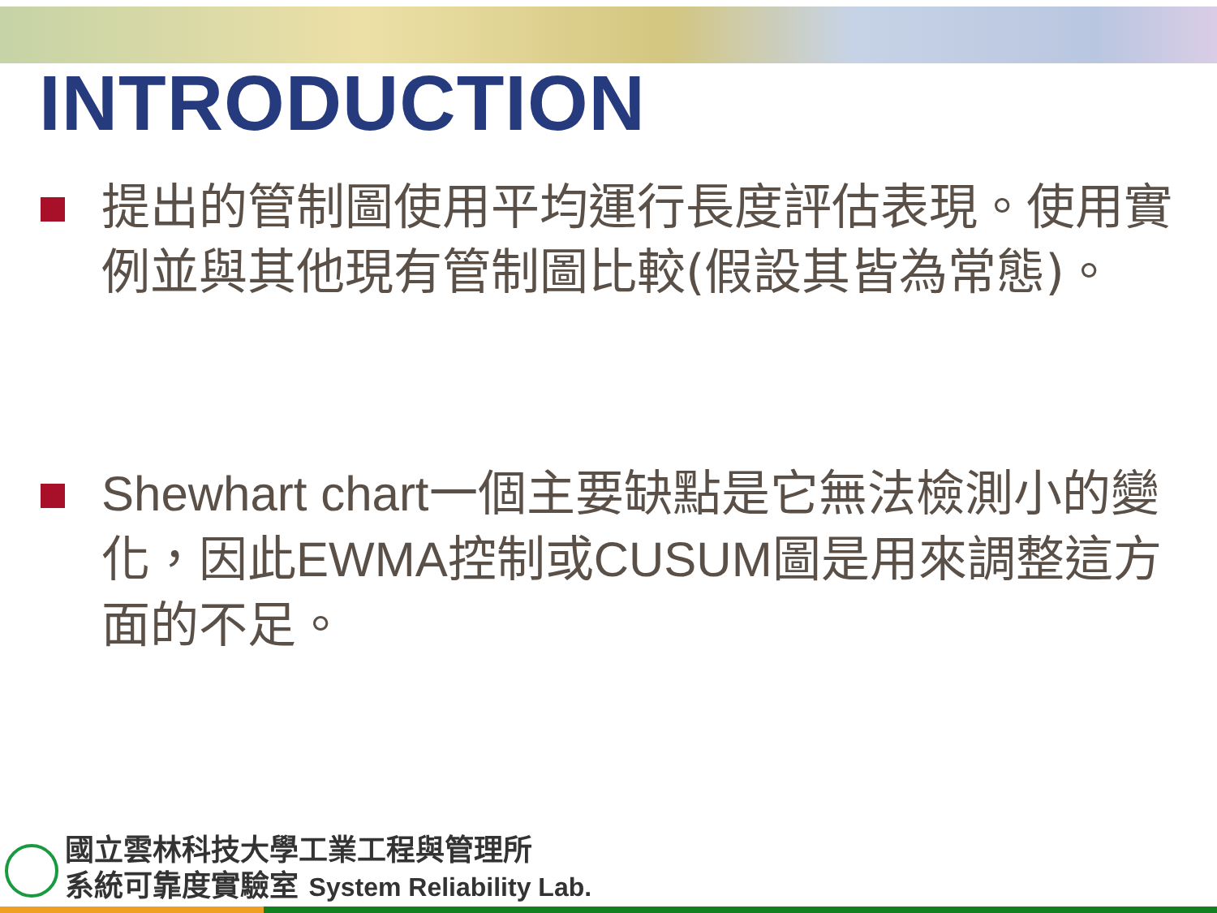INTRODUCTION
提出的管制圖使用平均運行長度評估表現。使用實例並與其他現有管制圖比較(假設其皆為常態)。
Shewhart chart一個主要缺點是它無法檢測小的變化，因此EWMA控制或CUSUM圖是用來調整這方面的不足。
國立雲林科技大學工業工程與管理所
系統可靠度實驗室 System Reliability Lab.